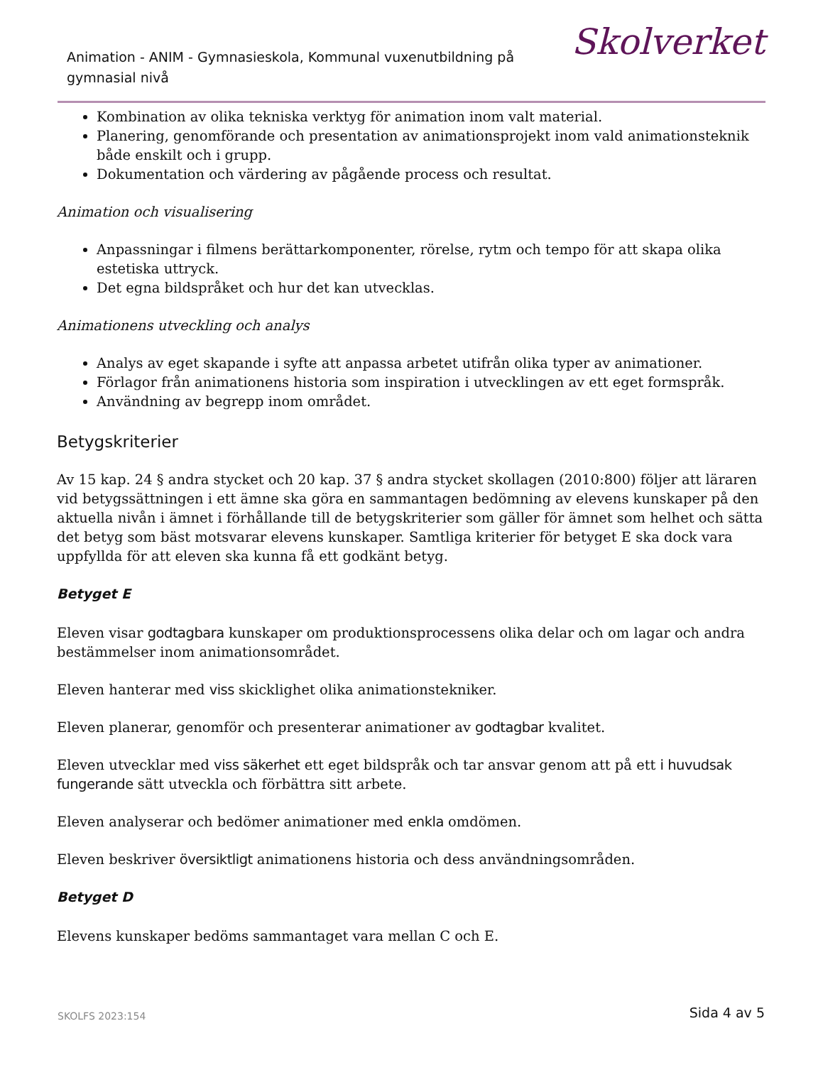Animation - ANIM - Gymnasieskola, Kommunal vuxenutbildning på gymnasial nivå
Skolverket
Kombination av olika tekniska verktyg för animation inom valt material.
Planering, genomförande och presentation av animationsprojekt inom vald animationsteknik både enskilt och i grupp.
Dokumentation och värdering av pågående process och resultat.
Animation och visualisering
Anpassningar i filmens berättarkomponenter, rörelse, rytm och tempo för att skapa olika estetiska uttryck.
Det egna bildspråket och hur det kan utvecklas.
Animationens utveckling och analys
Analys av eget skapande i syfte att anpassa arbetet utifrån olika typer av animationer.
Förlagor från animationens historia som inspiration i utvecklingen av ett eget formspråk.
Användning av begrepp inom området.
Betygskriterier
Av 15 kap. 24 § andra stycket och 20 kap. 37 § andra stycket skollagen (2010:800) följer att läraren vid betygssättningen i ett ämne ska göra en sammantagen bedömning av elevens kunskaper på den aktuella nivån i ämnet i förhållande till de betygskriterier som gäller för ämnet som helhet och sätta det betyg som bäst motsvarar elevens kunskaper. Samtliga kriterier för betyget E ska dock vara uppfyllda för att eleven ska kunna få ett godkänt betyg.
Betyget E
Eleven visar godtagbara kunskaper om produktionsprocessens olika delar och om lagar och andra bestämmelser inom animationsområdet.
Eleven hanterar med viss skicklighet olika animationstekniker.
Eleven planerar, genomför och presenterar animationer av godtagbar kvalitet.
Eleven utvecklar med viss säkerhet ett eget bildspråk och tar ansvar genom att på ett i huvudsak fungerande sätt utveckla och förbättra sitt arbete.
Eleven analyserar och bedömer animationer med enkla omdömen.
Eleven beskriver översiktligt animationens historia och dess användningsområden.
Betyget D
Elevens kunskaper bedöms sammantaget vara mellan C och E.
SKOLFS 2023:154 Sida 4 av 5